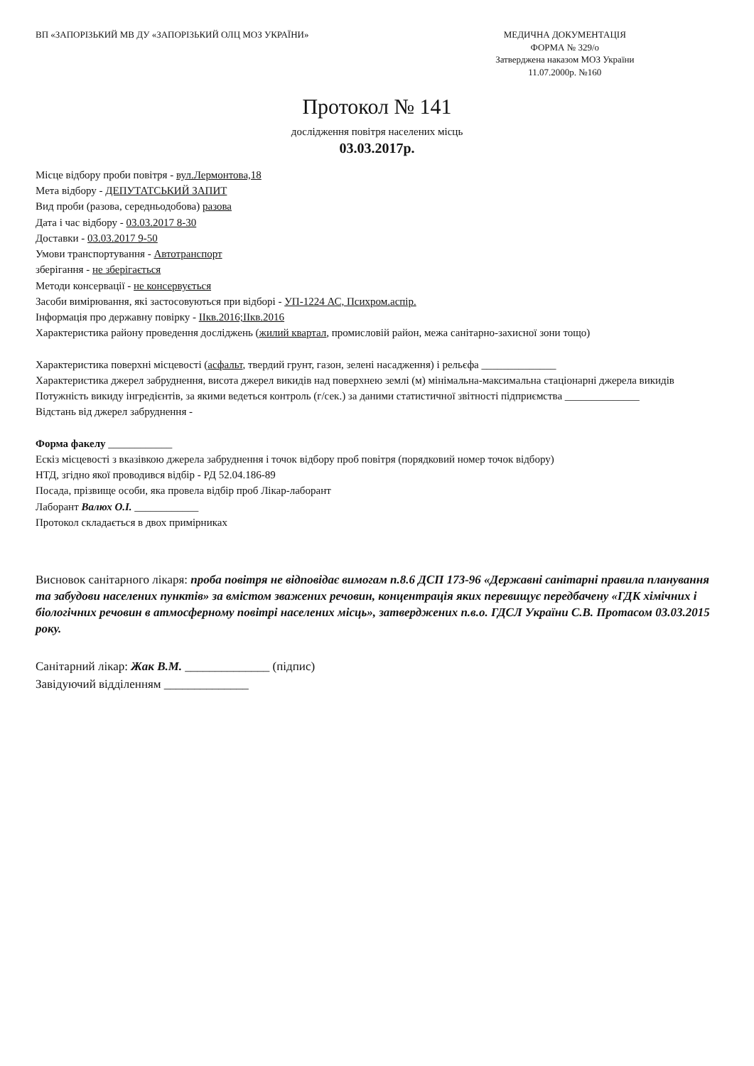ВП «ЗАПОРІЗЬКИЙ МВ ДУ «ЗАПОРІЗЬКИЙ ОЛЦ МОЗ УКРАЇНИ»
МЕДИЧНА ДОКУМЕНТАЦІЯ
ФОРМА № 329/о
Затверджена наказом МОЗ України
11.07.2000р. №160
Протокол № 141
дослідження повітря населених місць
03.03.2017р.
Місце відбору проби повітря - вул.Лермонтова,18
Мета відбору - ДЕПУТАТСЬКИЙ ЗАПИТ
Вид проби (разова, середньодобова) разова
Дата і час відбору - 03.03.2017 8-30
Доставки - 03.03.2017 9-50
Умови транспортування - Автотранспорт
зберігання - не зберігається
Методи консервації - не консервується
Засоби вимірювання, які застосовуються при відборі - УП-1224 АС, Психром.аспір.
Інформація про державну повірку - ІІкв.2016;ІІкв.2016
Характеристика району проведення досліджень (жилий квартал, промисловій район, межа санітарно-захисної зони тощо)
Характеристика поверхні місцевості (асфальт, твердий грунт, газон, зелені насадження) і рельєфа ______________
Характеристика джерел забруднення, висота джерел викидів над поверхнею землі (м) мінімальна-максимальна стаціонарні джерела викидів
Потужність викиду інгредієнтів, за якими ведеться контроль (г/сек.) за даними статистичної звітності підприємства ______________
Відстань від джерел забруднення -
Форма факелу ____________
Ескіз місцевості з вказівкою джерела забруднення і точок відбору проб повітря (порядковий номер точок відбору)
НТД, згідно якої проводився відбір - РД 52.04.186-89
Посада, прізвище особи, яка провела відбір проб Лікар-лаборант
Лаборант Валюх О.І. ____________
Протокол складається в двох примірниках
Висновок санітарного лікаря: проба повітря не відповідає вимогам п.8.6 ДСП 173-96 «Державні санітарні правила планування та забудови населених пунктів» за вмістом зважених речовин, концентрація яких перевищує передбачену «ГДК хімічних і біологічних речовин в атмосферному повітрі населених місць», затверджених п.в.о. ГДСЛ України С.В. Протасом 03.03.2015 року.
Санітарний лікар: Жак В.М. ______________ (підпис)
Завідуючий відділенням ______________